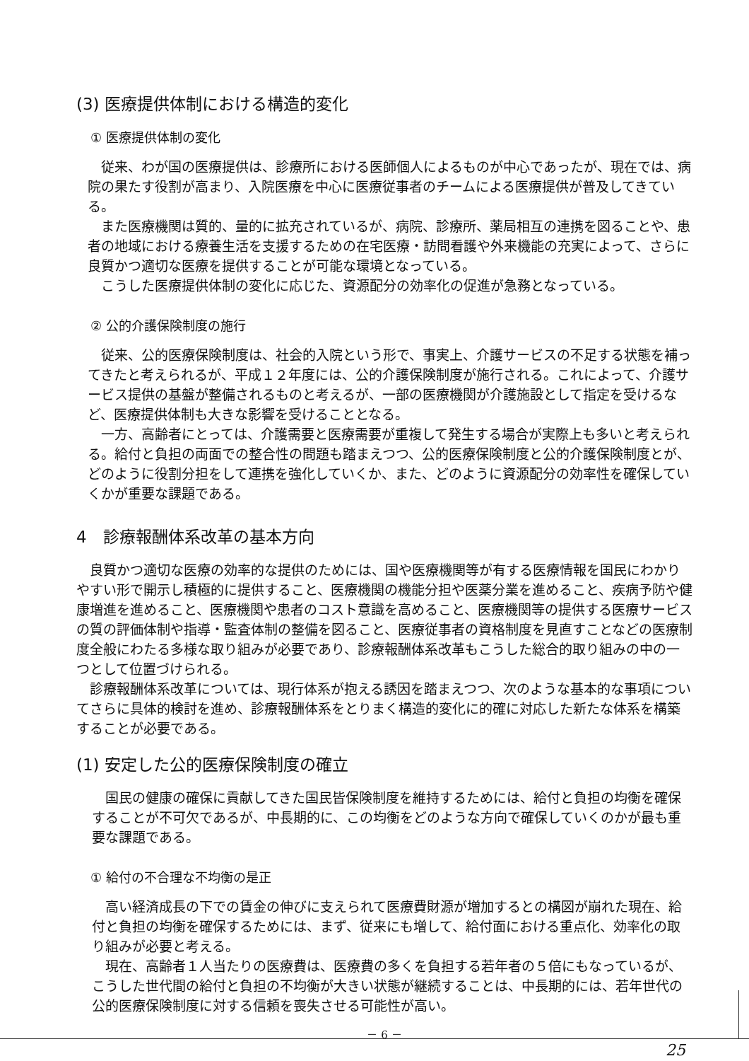(3) 医療提供体制における構造的変化
① 医療提供体制の変化
従来、わが国の医療提供は、診療所における医師個人によるものが中心であったが、現在では、病院の果たす役割が高まり、入院医療を中心に医療従事者のチームによる医療提供が普及してきている。
また医療機関は質的、量的に拡充されているが、病院、診療所、薬局相互の連携を図ることや、患者の地域における療養生活を支援するための在宅医療・訪問看護や外来機能の充実によって、さらに良質かつ適切な医療を提供することが可能な環境となっている。
こうした医療提供体制の変化に応じた、資源配分の効率化の促進が急務となっている。
② 公的介護保険制度の施行
従来、公的医療保険制度は、社会的入院という形で、事実上、介護サービスの不足する状態を補ってきたと考えられるが、平成１２年度には、公的介護保険制度が施行される。これによって、介護サービス提供の基盤が整備されるものと考えるが、一部の医療機関が介護施設として指定を受けるなど、医療提供体制も大きな影響を受けることとなる。
一方、高齢者にとっては、介護需要と医療需要が重複して発生する場合が実際上も多いと考えられる。給付と負担の両面での整合性の問題も踏まえつつ、公的医療保険制度と公的介護保険制度とが、どのように役割分担をして連携を強化していくか、また、どのように資源配分の効率性を確保していくかが重要な課題である。
4　診療報酬体系改革の基本方向
良質かつ適切な医療の効率的な提供のためには、国や医療機関等が有する医療情報を国民にわかりやすい形で開示し積極的に提供すること、医療機関の機能分担や医薬分業を進めること、疾病予防や健康増進を進めること、医療機関や患者のコスト意識を高めること、医療機関等の提供する医療サービスの質の評価体制や指導・監査体制の整備を図ること、医療従事者の資格制度を見直すことなどの医療制度全般にわたる多様な取り組みが必要であり、診療報酬体系改革もこうした総合的取り組みの中の一つとして位置づけられる。
診療報酬体系改革については、現行体系が抱える誘因を踏まえつつ、次のような基本的な事項についてさらに具体的検討を進め、診療報酬体系をとりまく構造的変化に的確に対応した新たな体系を構築することが必要である。
(1) 安定した公的医療保険制度の確立
国民の健康の確保に貢献してきた国民皆保険制度を維持するためには、給付と負担の均衡を確保することが不可欠であるが、中長期的に、この均衡をどのような方向で確保していくのかが最も重要な課題である。
① 給付の不合理な不均衡の是正
高い経済成長の下での賃金の伸びに支えられて医療費財源が増加するとの構図が崩れた現在、給付と負担の均衡を確保するためには、まず、従来にも増して、給付面における重点化、効率化の取り組みが必要と考える。
現在、高齢者１人当たりの医療費は、医療費の多くを負担する若年者の５倍にもなっているが、こうした世代間の給付と負担の不均衡が大きい状態が継続することは、中長期的には、若年世代の公的医療保険制度に対する信頼を喪失させる可能性が高い。
－ 6 －
25